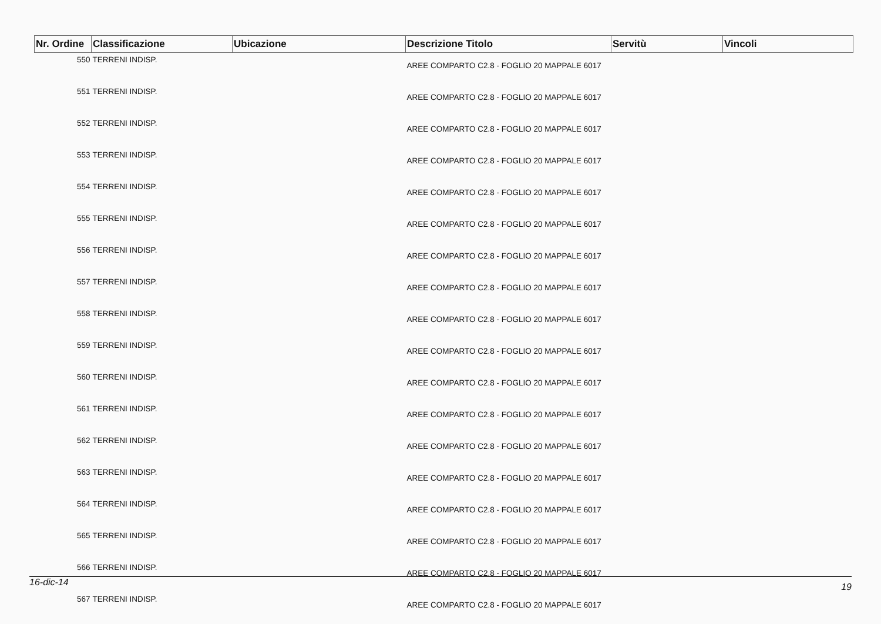| Nr. Ordine | Classificazione | Ubicazione | Descrizione Titolo | Servitù | Vincoli |
| --- | --- | --- | --- | --- | --- |
| 550 | TERRENI INDISP. | | AREE COMPARTO C2.8 - FOGLIO 20 MAPPALE 6017 | | |
| 551 | TERRENI INDISP. | | AREE COMPARTO C2.8 - FOGLIO 20 MAPPALE 6017 | | |
| 552 | TERRENI INDISP. | | AREE COMPARTO C2.8 - FOGLIO 20 MAPPALE 6017 | | |
| 553 | TERRENI INDISP. | | AREE COMPARTO C2.8 - FOGLIO 20 MAPPALE 6017 | | |
| 554 | TERRENI INDISP. | | AREE COMPARTO C2.8 - FOGLIO 20 MAPPALE 6017 | | |
| 555 | TERRENI INDISP. | | AREE COMPARTO C2.8 - FOGLIO 20 MAPPALE 6017 | | |
| 556 | TERRENI INDISP. | | AREE COMPARTO C2.8 - FOGLIO 20 MAPPALE 6017 | | |
| 557 | TERRENI INDISP. | | AREE COMPARTO C2.8 - FOGLIO 20 MAPPALE 6017 | | |
| 558 | TERRENI INDISP. | | AREE COMPARTO C2.8 - FOGLIO 20 MAPPALE 6017 | | |
| 559 | TERRENI INDISP. | | AREE COMPARTO C2.8 - FOGLIO 20 MAPPALE 6017 | | |
| 560 | TERRENI INDISP. | | AREE COMPARTO C2.8 - FOGLIO 20 MAPPALE 6017 | | |
| 561 | TERRENI INDISP. | | AREE COMPARTO C2.8 - FOGLIO 20 MAPPALE 6017 | | |
| 562 | TERRENI INDISP. | | AREE COMPARTO C2.8 - FOGLIO 20 MAPPALE 6017 | | |
| 563 | TERRENI INDISP. | | AREE COMPARTO C2.8 - FOGLIO 20 MAPPALE 6017 | | |
| 564 | TERRENI INDISP. | | AREE COMPARTO C2.8 - FOGLIO 20 MAPPALE 6017 | | |
| 565 | TERRENI INDISP. | | AREE COMPARTO C2.8 - FOGLIO 20 MAPPALE 6017 | | |
| 566 | TERRENI INDISP. | | AREE COMPARTO C2.8 - FOGLIO 20 MAPPALE 6017 | | |
| 567 | TERRENI INDISP. | | AREE COMPARTO C2.8 - FOGLIO 20 MAPPALE 6017 | | |
16-dic-14 19